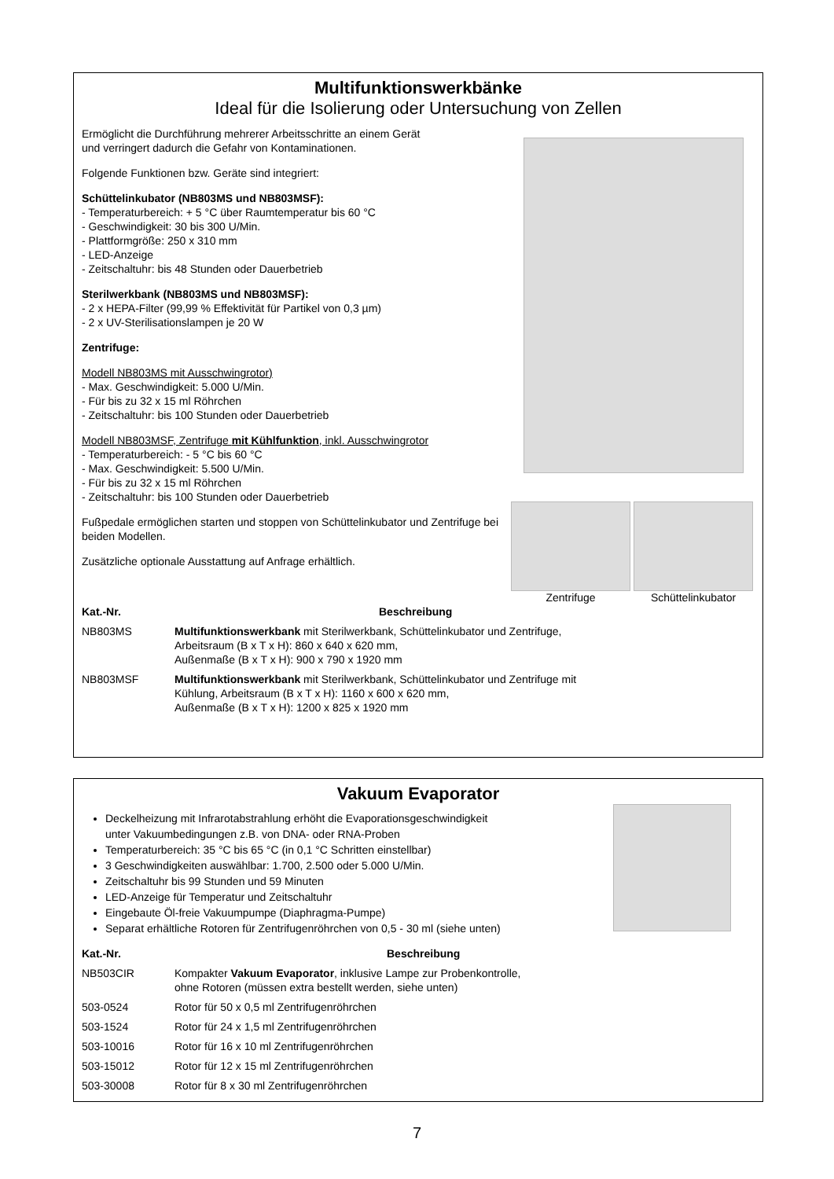Multifunktionswerkbänke
Ideal für die Isolierung oder Untersuchung von Zellen
Ermöglicht die Durchführung mehrerer Arbeitsschritte an einem Gerät
und verringert dadurch die Gefahr von Kontaminationen.
Folgende Funktionen bzw. Geräte sind integriert:
Schüttelinkubator (NB803MS und NB803MSF):
- Temperaturbereich: + 5 °C über Raumtemperatur bis 60 °C
- Geschwindigkeit: 30 bis 300 U/Min.
- Plattformgröße: 250 x 310 mm
- LED-Anzeige
- Zeitschaltuhr: bis 48 Stunden oder Dauerbetrieb
Sterilwerkbank (NB803MS und NB803MSF):
- 2 x HEPA-Filter (99,99 % Effektivität für Partikel von 0,3 µm)
- 2 x UV-Sterilisationslampen je 20 W
Zentrifuge:
Modell NB803MS mit Ausschwingrotor)
- Max. Geschwindigkeit: 5.000 U/Min.
- Für bis zu 32 x 15 ml Röhrchen
- Zeitschaltuhr: bis 100 Stunden oder Dauerbetrieb
Modell NB803MSF, Zentrifuge mit Kühlfunktion, inkl. Ausschwingrotor
- Temperaturbereich: - 5 °C bis 60 °C
- Max. Geschwindigkeit: 5.500 U/Min.
- Für bis zu 32 x 15 ml Röhrchen
- Zeitschaltuhr: bis 100 Stunden oder Dauerbetrieb
Fußpedale ermöglichen starten und stoppen von Schüttelinkubator und Zentrifuge bei beiden Modellen.
Zusätzliche optionale Ausstattung auf Anfrage erhältlich.
Zentrifuge Schüttelinkubator
| Kat.-Nr. | Beschreibung |
| --- | --- |
| NB803MS | Multifunktionswerkbank mit Sterilwerkbank, Schüttelinkubator und Zentrifuge, Arbeitsraum (B x T x H): 860 x 640 x 620 mm, Außenmaße (B x T x H): 900 x 790 x 1920 mm |
| NB803MSF | Multifunktionswerkbank mit Sterilwerkbank, Schüttelinkubator und Zentrifuge mit Kühlung, Arbeitsraum (B x T x H): 1160 x 600 x 620 mm, Außenmaße (B x T x H): 1200 x 825 x 1920 mm |
Vakuum Evaporator
Deckelheizung mit Infrarotabstrahlung erhöht die Evaporationsgeschwindigkeit
unter Vakuumbedingungen z.B. von DNA- oder RNA-Proben
Temperaturbereich: 35 °C bis 65 °C (in 0,1 °C Schritten einstellbar)
3 Geschwindigkeiten auswählbar: 1.700, 2.500 oder 5.000 U/Min.
Zeitschaltuhr bis 99 Stunden und 59 Minuten
LED-Anzeige für Temperatur und Zeitschaltuhr
Eingebaute Öl-freie Vakuumpumpe (Diaphragma-Pumpe)
Separat erhältliche Rotoren für Zentrifugenröhrchen von 0,5 - 30 ml (siehe unten)
| Kat.-Nr. | Beschreibung |
| --- | --- |
| NB503CIR | Kompakter Vakuum Evaporator , inklusive Lampe zur Probenkontrolle, ohne Rotoren (müssen extra bestellt werden, siehe unten) |
| 503-0524 | Rotor für 50 x 0,5 ml Zentrifugenröhrchen |
| 503-1524 | Rotor für 24 x 1,5 ml Zentrifugenröhrchen |
| 503-10016 | Rotor für 16 x 10 ml Zentrifugenröhrchen |
| 503-15012 | Rotor für 12 x 15 ml Zentrifugenröhrchen |
| 503-30008 | Rotor für 8 x 30 ml Zentrifugenröhrchen |
7